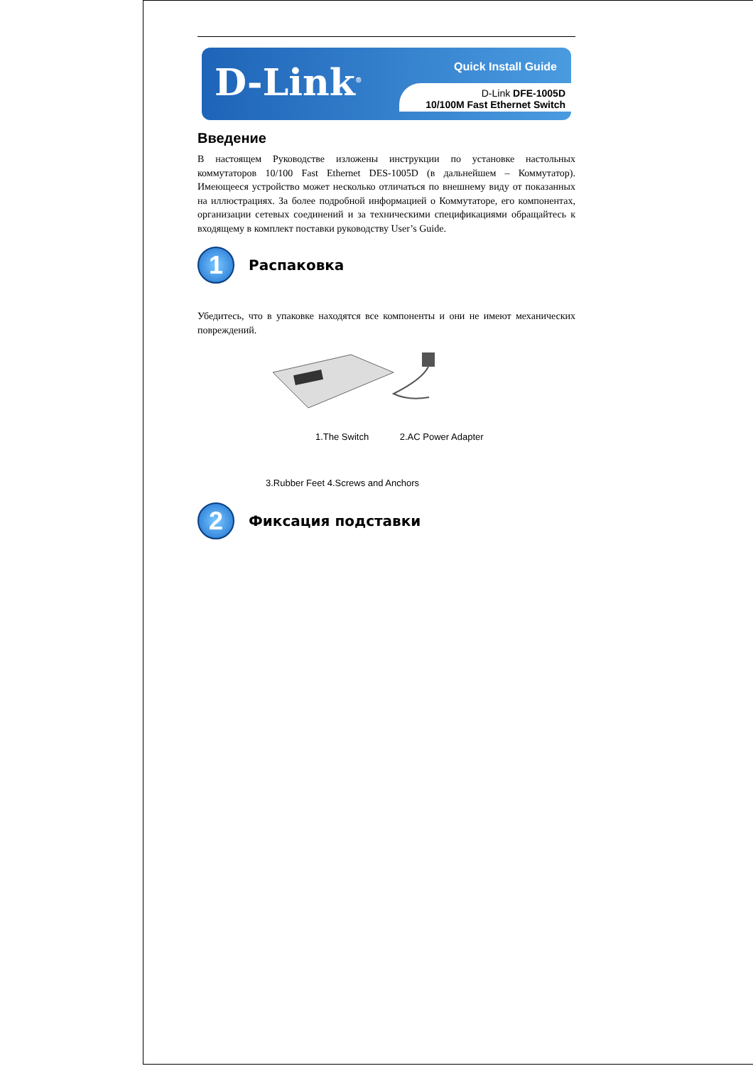D-Link<sup>®</sup>
Quick Install Guide
D-Link DFE-1005D
10/100M Fast Ethernet Switch
Введение
В настоящем Руководстве изложены инструкции по установке настольных коммутаторов 10/100 Fast Ethernet DES-1005D (в дальнейшем – Коммутатор). Имеющееся устройство может несколько отличаться по внешнему виду от показанных на иллюстрациях. За более подробной информацией о Коммутаторе, его компонентах, организации сетевых соединений и за техническими спецификациями обращайтесь к входящему в комплект поставки руководству User’s Guide.
1
Распаковка
Убедитесь, что в упаковке находятся все компоненты и они не имеют механических повреждений.
1.The Switch 2.AC Power Adapter
3.Rubber Feet 4.Screws and Anchors
2
Фиксация подставки